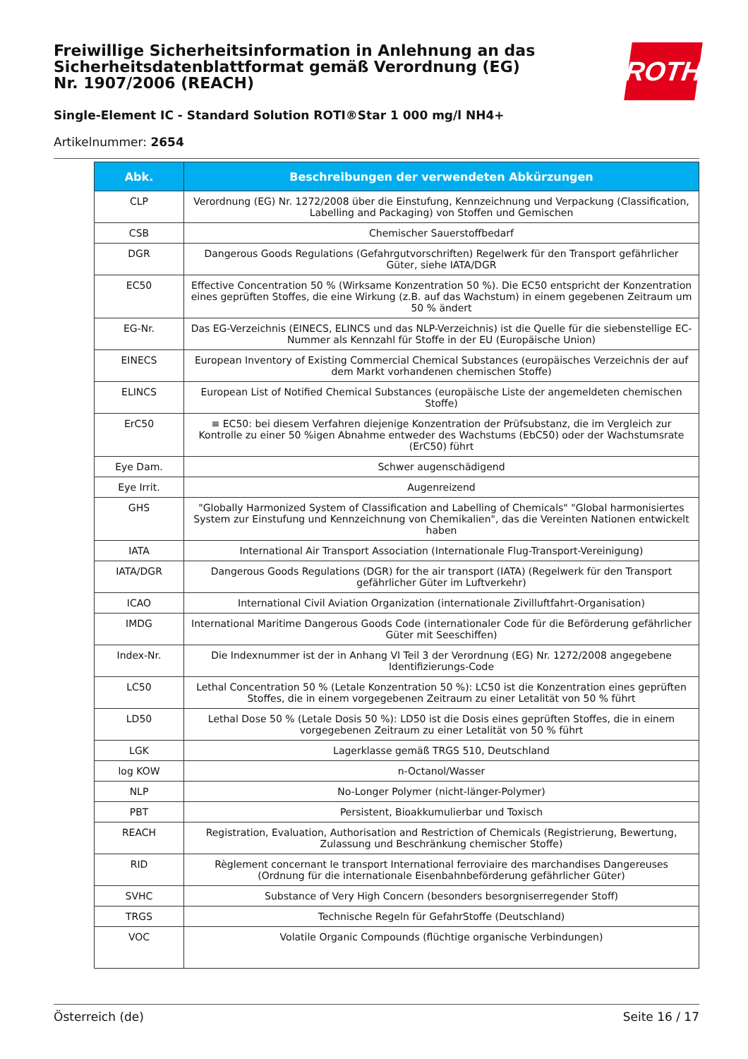Freiwillige Sicherheitsinformation in Anlehnung an das Sicherheitsdatenblattformat gemäß Verordnung (EG) Nr. 1907/2006 (REACH)
Single-Element IC - Standard Solution ROTI®Star 1 000 mg/l NH4+
Artikelnummer: 2654
ROTH
| Abk. | Beschreibungen der verwendeten Abkürzungen |
| --- | --- |
| CLP | Verordnung (EG) Nr. 1272/2008 über die Einstufung, Kennzeichnung und Verpackung (Classification, Labelling and Packaging) von Stoffen und Gemischen |
| CSB | Chemischer Sauerstoffbedarf |
| DGR | Dangerous Goods Regulations (Gefahrgutvorschriften) Regelwerk für den Transport gefährlicher Güter, siehe IATA/DGR |
| EC50 | Effective Concentration 50 % (Wirksame Konzentration 50 %). Die EC50 entspricht der Konzentration eines geprüften Stoffes, die eine Wirkung (z.B. auf das Wachstum) in einem gegebenen Zeitraum um 50 % ändert |
| EG-Nr. | Das EG-Verzeichnis (EINECS, ELINCS und das NLP-Verzeichnis) ist die Quelle für die siebenstellige EC-Nummer als Kennzahl für Stoffe in der EU (Europäische Union) |
| EINECS | European Inventory of Existing Commercial Chemical Substances (europäisches Verzeichnis der auf dem Markt vorhandenen chemischen Stoffe) |
| ELINCS | European List of Notified Chemical Substances (europäische Liste der angemeldeten chemischen Stoffe) |
| ErC50 | ≡ EC50: bei diesem Verfahren diejenige Konzentration der Prüfsubstanz, die im Vergleich zur Kontrolle zu einer 50 %igen Abnahme entweder des Wachstums (EbC50) oder der Wachstumsrate (ErC50) führt |
| Eye Dam. | Schwer augenschädigend |
| Eye Irrit. | Augenreizend |
| GHS | "Globally Harmonized System of Classification and Labelling of Chemicals" "Global harmonisiertes System zur Einstufung und Kennzeichnung von Chemikalien", das die Vereinten Nationen entwickelt haben |
| IATA | International Air Transport Association (Internationale Flug-Transport-Vereinigung) |
| IATA/DGR | Dangerous Goods Regulations (DGR) for the air transport (IATA) (Regelwerk für den Transport gefährlicher Güter im Luftverkehr) |
| ICAO | International Civil Aviation Organization (internationale Zivilluftfahrt-Organisation) |
| IMDG | International Maritime Dangerous Goods Code (internationaler Code für die Beförderung gefährlicher Güter mit Seeschiffen) |
| Index-Nr. | Die Indexnummer ist der in Anhang VI Teil 3 der Verordnung (EG) Nr. 1272/2008 angegebene Identifizierungs-Code |
| LC50 | Lethal Concentration 50 % (Letale Konzentration 50 %): LC50 ist die Konzentration eines geprüften Stoffes, die in einem vorgegebenen Zeitraum zu einer Letalität von 50 % führt |
| LD50 | Lethal Dose 50 % (Letale Dosis 50 %): LD50 ist die Dosis eines geprüften Stoffes, die in einem vorgegebenen Zeitraum zu einer Letalität von 50 % führt |
| LGK | Lagerklasse gemäß TRGS 510, Deutschland |
| log KOW | n-Octanol/Wasser |
| NLP | No-Longer Polymer (nicht-länger-Polymer) |
| PBT | Persistent, Bioakkumulierbar und Toxisch |
| REACH | Registration, Evaluation, Authorisation and Restriction of Chemicals (Registrierung, Bewertung, Zulassung und Beschränkung chemischer Stoffe) |
| RID | Règlement concernant le transport International ferroviaire des marchandises Dangereuses (Ordnung für die internationale Eisenbahnbeförderung gefährlicher Güter) |
| SVHC | Substance of Very High Concern (besonders besorgniserregender Stoff) |
| TRGS | Technische Regeln für GefahrStoffe (Deutschland) |
| VOC | Volatile Organic Compounds (flüchtige organische Verbindungen) |
Österreich (de) Seite 16 / 17